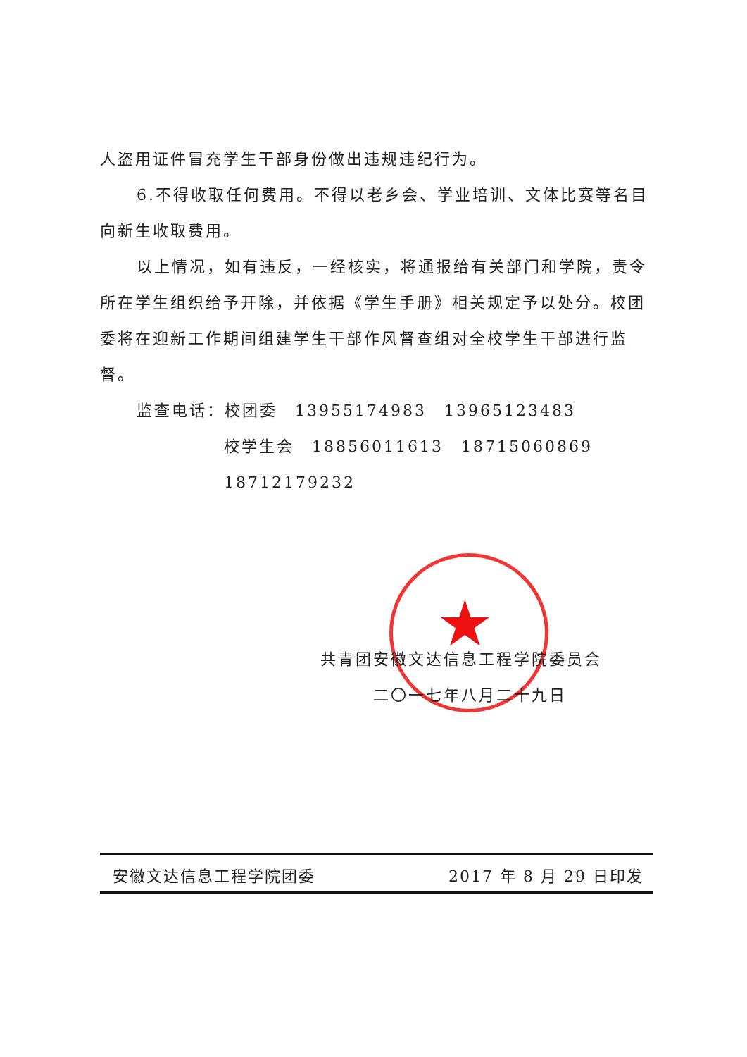★
人盗用证件冒充学生干部身份做出违规违纪行为。
6.不得收取任何费用。不得以老乡会、学业培训、文体比赛等名目向新生收取费用。
以上情况，如有违反，一经核实，将通报给有关部门和学院，责令所在学生组织给予开除，并依据《学生手册》相关规定予以处分。校团委将在迎新工作期间组建学生干部作风督查组对全校学生干部进行监督。
监查电话：校团委　13955174983　13965123483
校学生会　18856011613　18715060869　18712179232
共青团安徽文达信息工程学院委员会
二〇一七年八月二十九日
安徽文达信息工程学院团委 2017 年 8 月 29 日印发